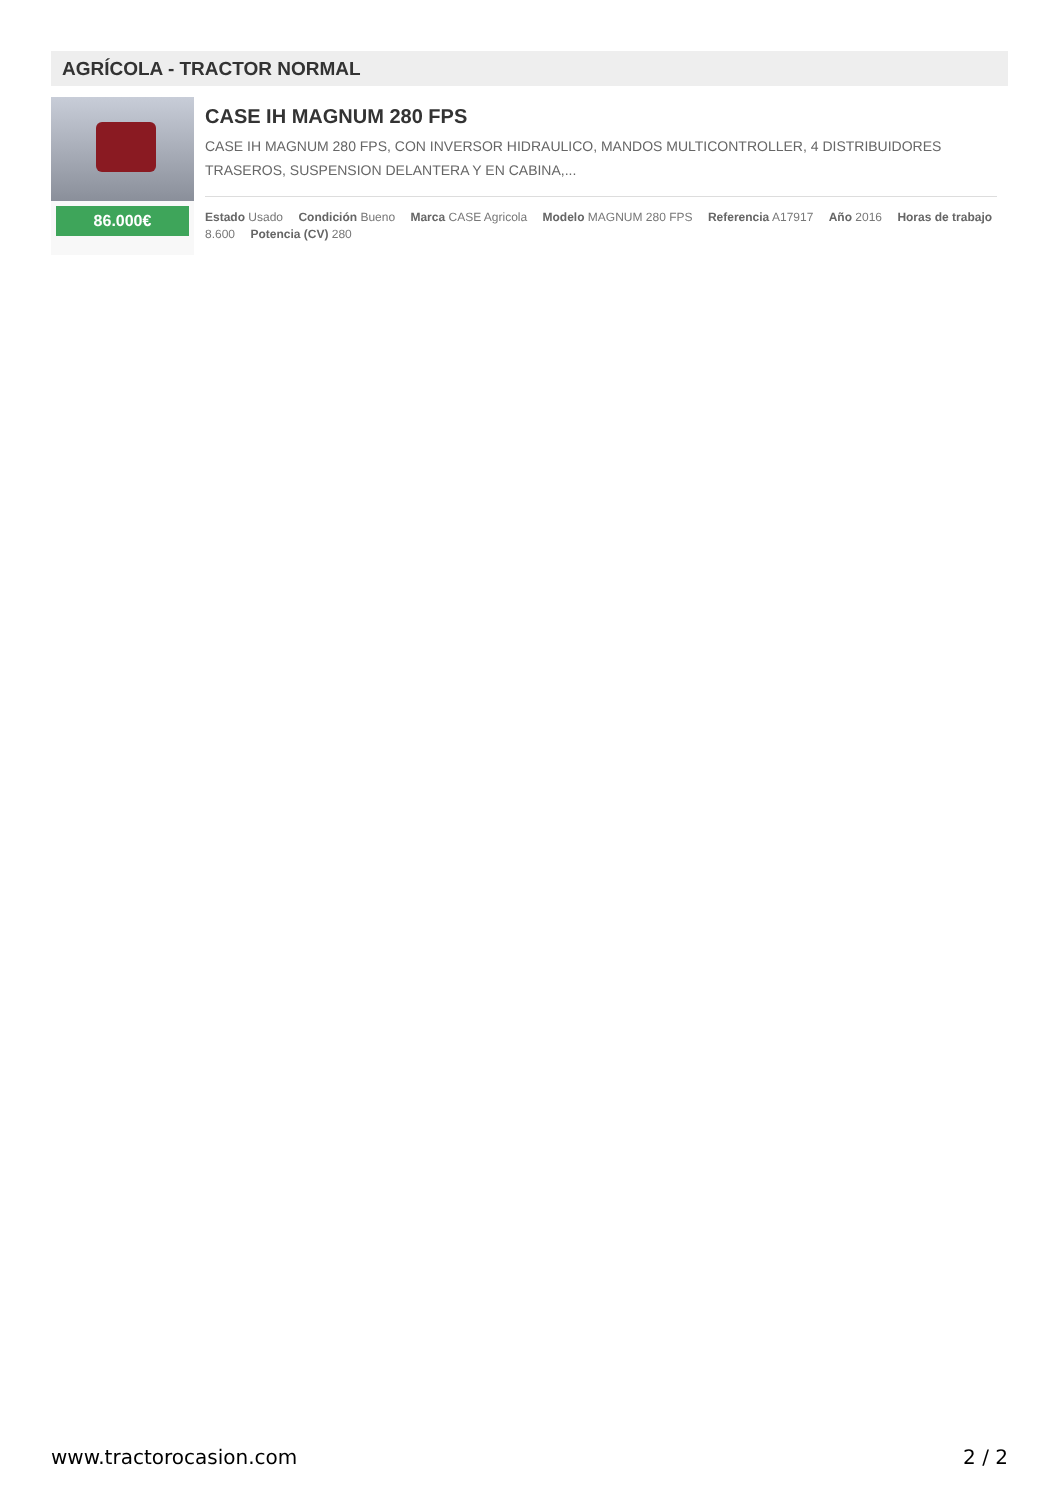AGRÍCOLA - TRACTOR NORMAL
86.000€
CASE IH MAGNUM 280 FPS
CASE IH MAGNUM 280 FPS, CON INVERSOR HIDRAULICO, MANDOS MULTICONTROLLER, 4 DISTRIBUIDORES TRASEROS, SUSPENSION DELANTERA Y EN CABINA,...
Estado Usado Condición Bueno Marca CASE Agricola Modelo MAGNUM 280 FPS Referencia A17917 Año 2016 Horas de trabajo 8.600 Potencia (CV) 280
www.tractorocasion.com 2 / 2